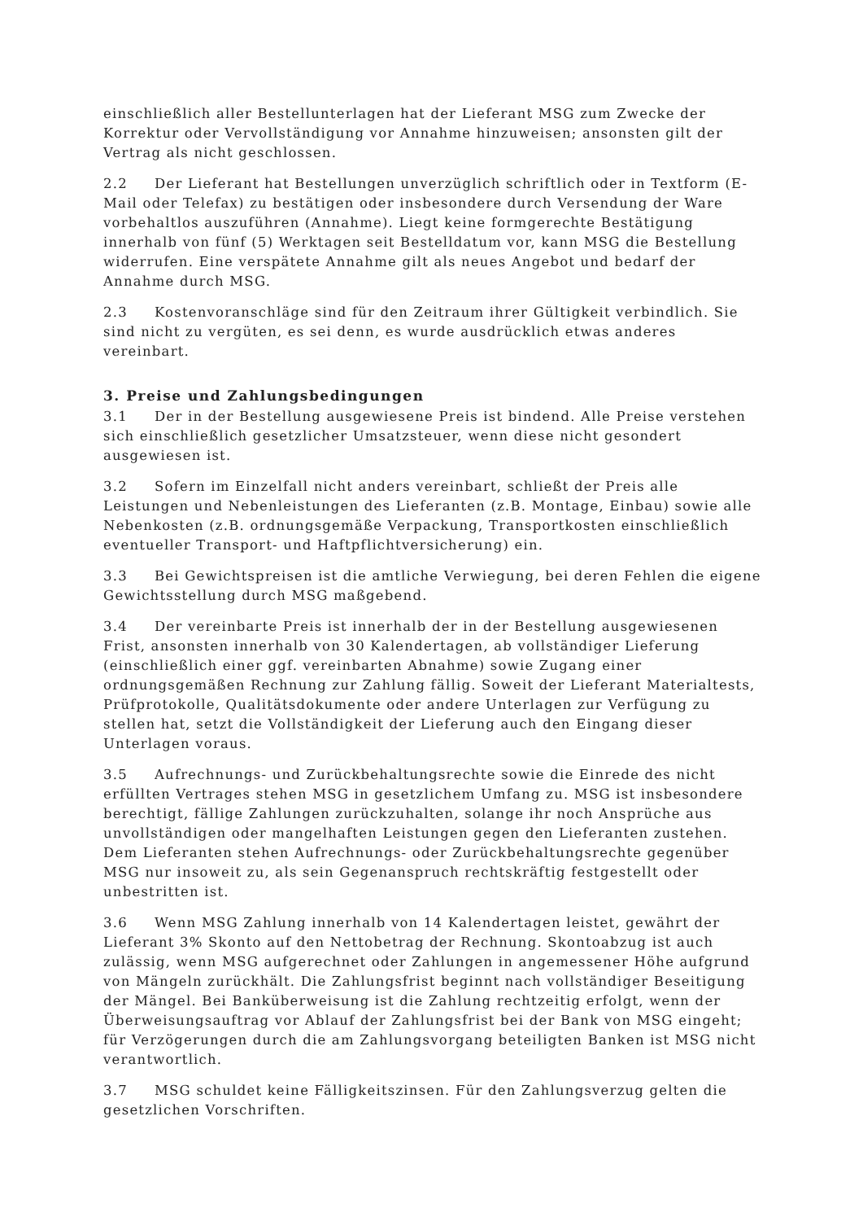einschließlich aller Bestellunterlagen hat der Lieferant MSG zum Zwecke der Korrektur oder Vervollständigung vor Annahme hinzuweisen; ansonsten gilt der Vertrag als nicht geschlossen.
2.2 Der Lieferant hat Bestellungen unverzüglich schriftlich oder in Textform (E-Mail oder Telefax) zu bestätigen oder insbesondere durch Versendung der Ware vorbehaltlos auszuführen (Annahme). Liegt keine formgerechte Bestätigung innerhalb von fünf (5) Werktagen seit Bestelldatum vor, kann MSG die Bestellung widerrufen. Eine verspätete Annahme gilt als neues Angebot und bedarf der Annahme durch MSG.
2.3 Kostenvoranschläge sind für den Zeitraum ihrer Gültigkeit verbindlich. Sie sind nicht zu vergüten, es sei denn, es wurde ausdrücklich etwas anderes vereinbart.
3. Preise und Zahlungsbedingungen
3.1 Der in der Bestellung ausgewiesene Preis ist bindend. Alle Preise verstehen sich einschließlich gesetzlicher Umsatzsteuer, wenn diese nicht gesondert ausgewiesen ist.
3.2 Sofern im Einzelfall nicht anders vereinbart, schließt der Preis alle Leistungen und Nebenleistungen des Lieferanten (z.B. Montage, Einbau) sowie alle Nebenkosten (z.B. ordnungsgemäße Verpackung, Transportkosten einschließlich eventueller Transport- und Haftpflichtversicherung) ein.
3.3 Bei Gewichtspreisen ist die amtliche Verwiegung, bei deren Fehlen die eigene Gewichtsstellung durch MSG maßgebend.
3.4 Der vereinbarte Preis ist innerhalb der in der Bestellung ausgewiesenen Frist, ansonsten innerhalb von 30 Kalendertagen, ab vollständiger Lieferung (einschließlich einer ggf. vereinbarten Abnahme) sowie Zugang einer ordnungsgemäßen Rechnung zur Zahlung fällig. Soweit der Lieferant Materialtests, Prüfprotokolle, Qualitätsdokumente oder andere Unterlagen zur Verfügung zu stellen hat, setzt die Vollständigkeit der Lieferung auch den Eingang dieser Unterlagen voraus.
3.5 Aufrechnungs- und Zurückbehaltungsrechte sowie die Einrede des nicht erfüllten Vertrages stehen MSG in gesetzlichem Umfang zu. MSG ist insbesondere berechtigt, fällige Zahlungen zurückzuhalten, solange ihr noch Ansprüche aus unvollständigen oder mangelhaften Leistungen gegen den Lieferanten zustehen. Dem Lieferanten stehen Aufrechnungs- oder Zurückbehaltungsrechte gegenüber MSG nur insoweit zu, als sein Gegenanspruch rechtskräftig festgestellt oder unbestritten ist.
3.6 Wenn MSG Zahlung innerhalb von 14 Kalendertagen leistet, gewährt der Lieferant 3% Skonto auf den Nettobetrag der Rechnung. Skontoabzug ist auch zulässig, wenn MSG aufgerechnet oder Zahlungen in angemessener Höhe aufgrund von Mängeln zurückhält. Die Zahlungsfrist beginnt nach vollständiger Beseitigung der Mängel. Bei Banküberweisung ist die Zahlung rechtzeitig erfolgt, wenn der Überweisungsauftrag vor Ablauf der Zahlungsfrist bei der Bank von MSG eingeht; für Verzögerungen durch die am Zahlungsvorgang beteiligten Banken ist MSG nicht verantwortlich.
3.7 MSG schuldet keine Fälligkeitszinsen. Für den Zahlungsverzug gelten die gesetzlichen Vorschriften.